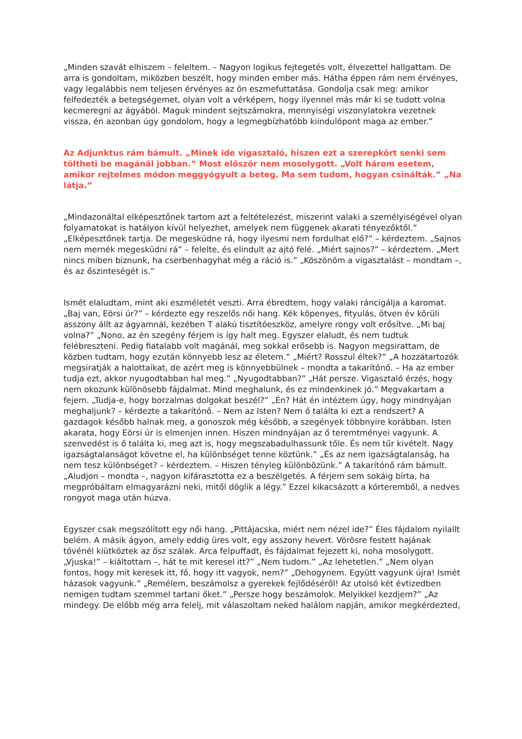„Minden szavát elhiszem – feleltem. – Nagyon logikus fejtegetés volt, élvezettel hallgattam. De arra is gondoltam, miközben beszélt, hogy minden ember más. Hátha éppen rám nem érvényes, vagy legalábbis nem teljesen érvényes az ön eszmefuttatása. Gondolja csak meg: amikor felfedezték a betegségemet, olyan volt a vérképem, hogy ilyennel más már ki se tudott volna kecmeregni az ágyából. Maguk mindent sejtszámokra, mennyiségi viszonylatokra vezetnek vissza, én azonban úgy gondolom, hogy a legmegbízhatóbb kiindulópont maga az ember.”
Az Adjunktus rám bámult. „Minek ide vigasztaló, hiszen ezt a szerepkört senki sem töltheti be magánál jobban.” Most először nem mosolygott. „Volt három esetem, amikor rejtelmes módon meggyógyult a beteg. Ma sem tudom, hogyan csinálták.” „Na látja.”
„Mindazonáltal elképesztőnek tartom azt a feltételezést, miszerint valaki a személyiségével olyan folyamatokat is hatályon kívül helyezhet, amelyek nem függenek akarati tényezőktől.” „Elképesztőnek tartja. De megesküdne rá, hogy ilyesmi nem fordulhat elő?” – kérdeztem. „Sajnos nem mernék megesküdni rá” – felelte, és elindult az ajtó felé. „Miért sajnos?” – kérdeztem. „Mert nincs miben bíznunk, ha cserbenhagyhat még a ráció is.” „Köszönöm a vigasztalást – mondtam –, és az őszinteségét is.”
Ismét elaludtam, mint aki eszméletét veszti. Arra ébredtem, hogy valaki ráncigálja a karomat. „Baj van, Eörsi úr?” – kérdezte egy reszelős női hang. Kék köpenyes, fityulás, ötven év körüli asszony állt az ágyamnál, kezében T alakú tisztítóeszköz, amelyre rongy volt erősítve. „Mi baj volna?” „Nono, az én szegény férjem is így halt meg. Egyszer elaludt, és nem tudtuk felébreszteni. Pedig fiatalabb volt magánál, meg sokkal erősebb is. Nagyon megsirattam, de közben tudtam, hogy ezután könnyebb lesz az életem.” „Miért? Rosszul éltek?” „A hozzátartozók megsiratják a halottaikat, de azért meg is könnyebbülnek – mondta a takarítónő. – Ha az ember tudja ezt, akkor nyugodtabban hal meg.” „Nyugodtabban?” „Hát persze. Vigasztaló érzés, hogy nem okozunk különösebb fájdalmat. Mind meghalunk, és ez mindenkinek jó.” Megvakartam a fejem. „Tudja-e, hogy borzalmas dolgokat beszél?” „Én? Hát én intéztem úgy, hogy mindnyájan meghaljunk? – kérdezte a takarítónő. – Nem az Isten? Nem ő találta ki ezt a rendszert? A gazdagok később halnak meg, a gonoszok még később, a szegények többnyire korábban. Isten akarata, hogy Eörsi úr is elmenjen innen. Hiszen mindnyájan az ő teremtményei vagyunk. A szenvedést is ő találta ki, meg azt is, hogy megszabadulhassunk tőle. És nem tűr kivételt. Nagy igazságtalanságot követne el, ha különbséget tenne köztünk.” „És az nem igazságtalanság, ha nem tesz különbséget? – kérdeztem. – Hiszen tényleg különbözünk.” A takarítónő rám bámult. „Aludjon – mondta –, nagyon kifárasztotta ez a beszélgetés. A férjem sem sokáig bírta, ha megpróbáltam elmagyarázni neki, mitől döglik a légy.” Ezzel kikacsázott a kórteremből, a nedves rongyot maga után húzva.
Egyszer csak megszólított egy női hang. „Pittájacska, miért nem nézel ide?” Éles fájdalom nyilallt belém. A másik ágyon, amely eddig üres volt, egy asszony hevert. Vörösre festett hajának tövénél kiütköztek az ősz szálak. Arca felpuffadt, és fájdalmat fejezett ki, noha mosolygott. „Vjuska!” – kiáltottam –, hát te mit keresel itt?” „Nem tudom.” „Az lehetetlen.” „Nem olyan fontos, hogy mit keresek itt, fő, hogy itt vagyok, nem?” „Dehogynem. Együtt vagyunk újra! Ismét házasok vagyunk.” „Remélem, beszámolsz a gyerekek fejlődéséről! Az utolsó két évtizedben nemigen tudtam szemmel tartani őket.” „Persze hogy beszámolok. Melyikkel kezdjem?” „Az mindegy. De előbb még arra felelj, mit válaszoltam neked halálom napján, amikor megkérdezted,